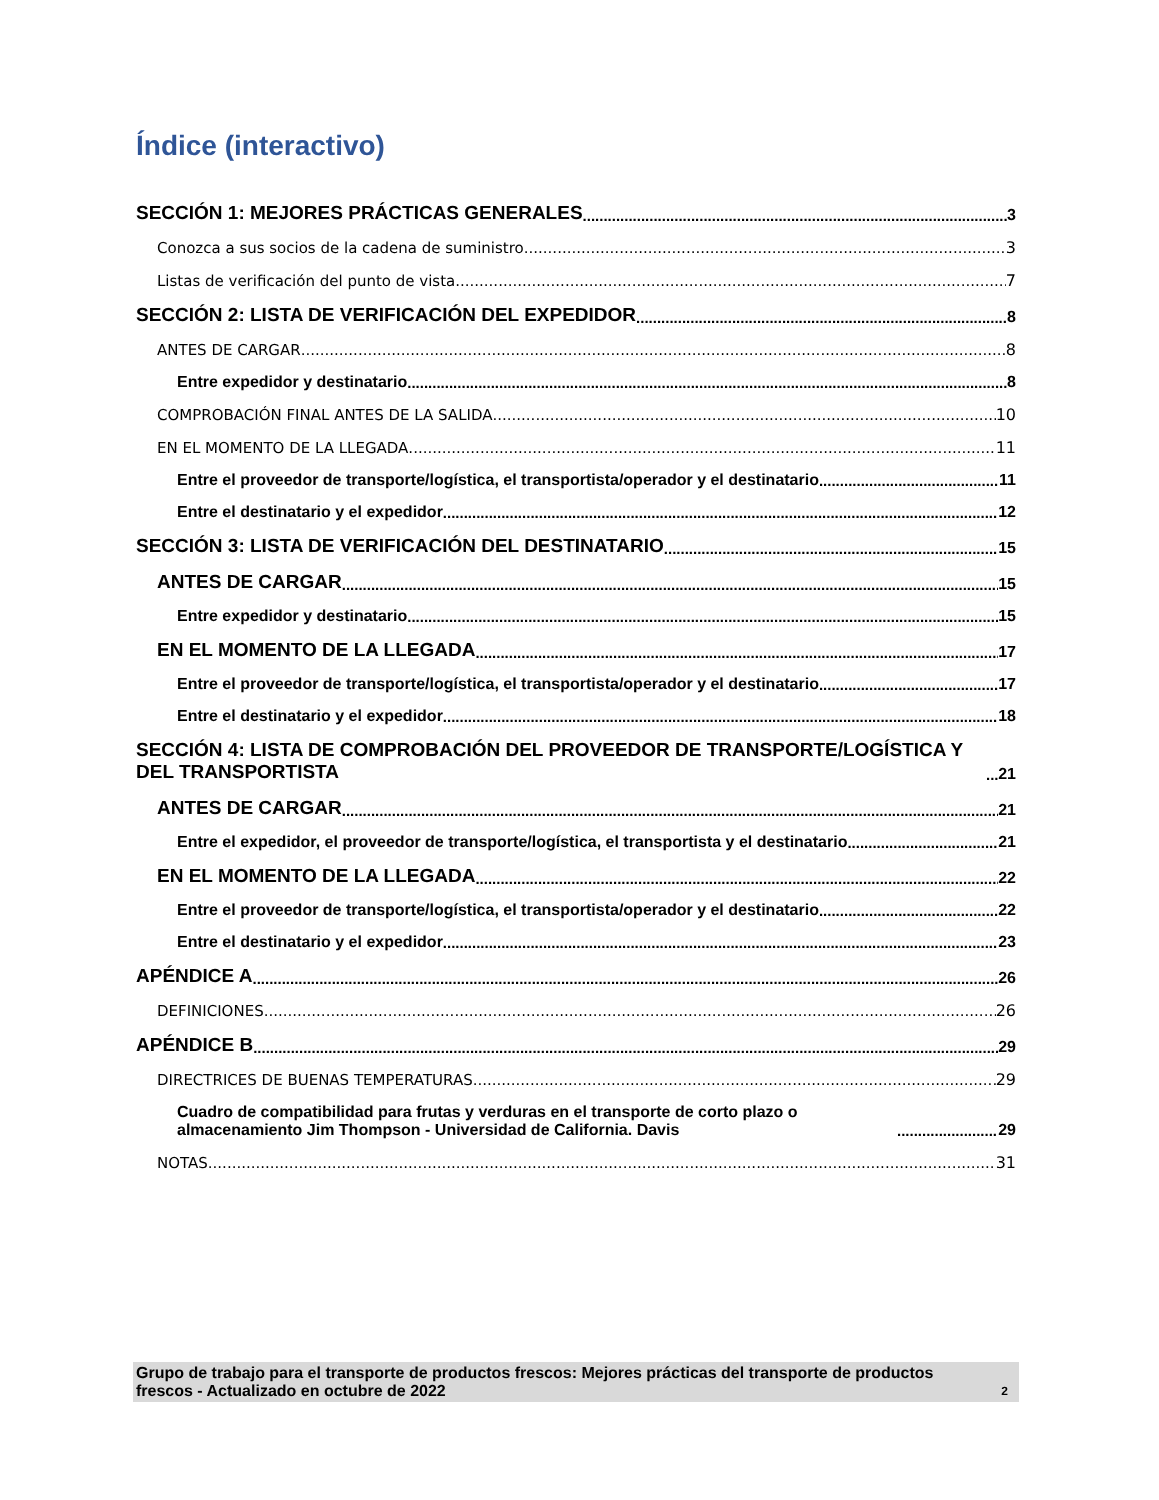Índice (interactivo)
SECCIÓN 1: MEJORES PRÁCTICAS GENERALES 3
Conozca a sus socios de la cadena de suministro 3
Listas de verificación del punto de vista 7
SECCIÓN 2: LISTA DE VERIFICACIÓN DEL EXPEDIDOR 8
ANTES DE CARGAR 8
Entre expedidor y destinatario 8
COMPROBACIÓN FINAL ANTES DE LA SALIDA 10
EN EL MOMENTO DE LA LLEGADA 11
Entre el proveedor de transporte/logística, el transportista/operador y el destinatario 11
Entre el destinatario y el expedidor 12
SECCIÓN 3: LISTA DE VERIFICACIÓN DEL DESTINATARIO 15
ANTES DE CARGAR 15
Entre expedidor y destinatario 15
EN EL MOMENTO DE LA LLEGADA 17
Entre el proveedor de transporte/logística, el transportista/operador y el destinatario 17
Entre el destinatario y el expedidor 18
SECCIÓN 4: LISTA DE COMPROBACIÓN DEL PROVEEDOR DE TRANSPORTE/LOGÍSTICA Y DEL TRANSPORTISTA 21
ANTES DE CARGAR 21
Entre el expedidor, el proveedor de transporte/logística, el transportista y el destinatario 21
EN EL MOMENTO DE LA LLEGADA 22
Entre el proveedor de transporte/logística, el transportista/operador y el destinatario 22
Entre el destinatario y el expedidor 23
APÉNDICE A 26
DEFINICIONES 26
APÉNDICE B 29
DIRECTRICES DE BUENAS TEMPERATURAS 29
Cuadro de compatibilidad para frutas y verduras en el transporte de corto plazo o almacenamiento Jim Thompson - Universidad de California. Davis 29
NOTAS 31
Grupo de trabajo para el transporte de productos frescos: Mejores prácticas del transporte de productos frescos - Actualizado en octubre de 2022 2